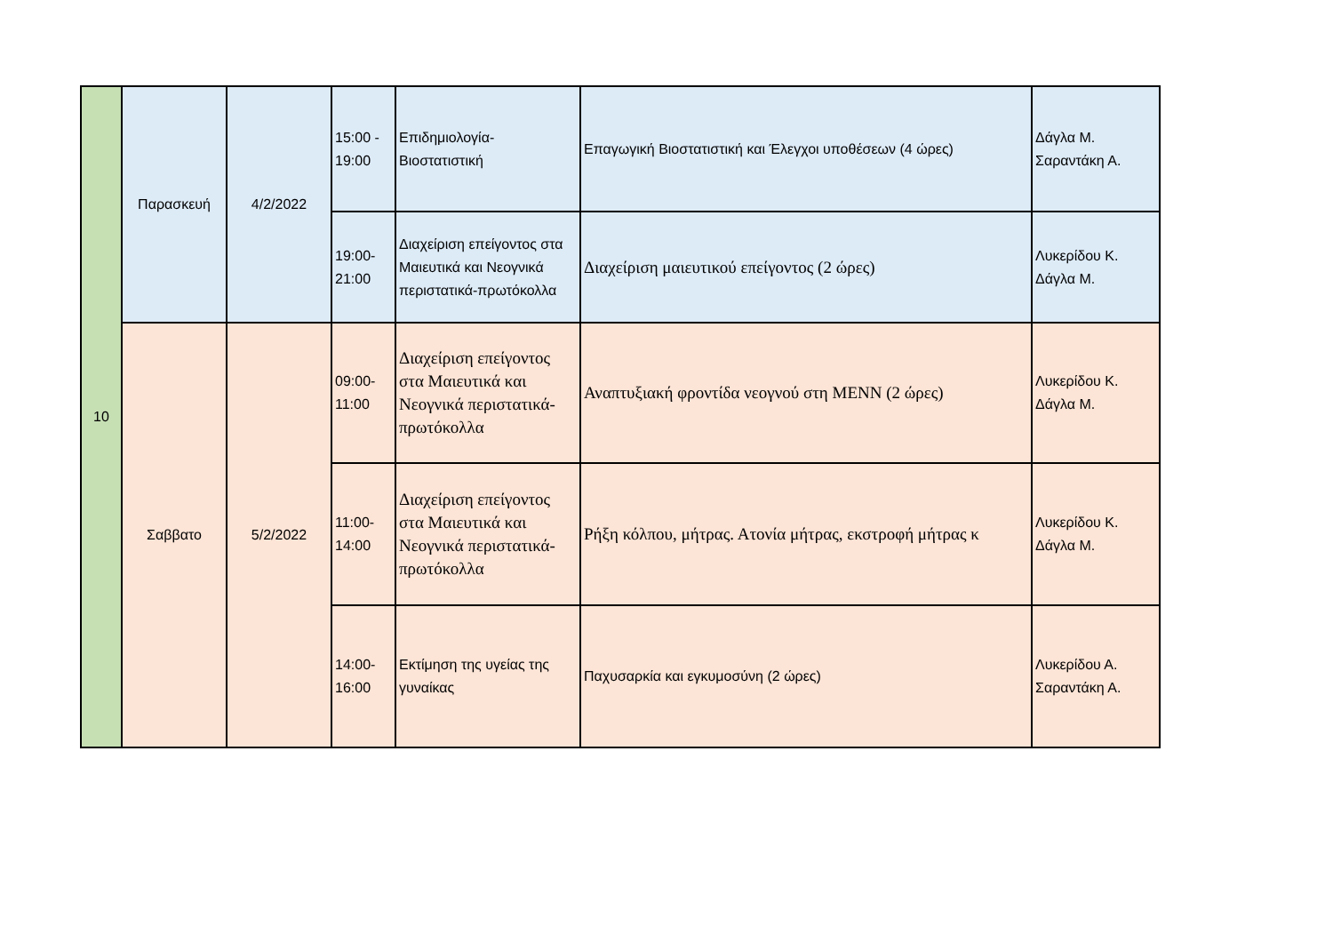| 10 | Παρασκευή | 4/2/2022 | 15:00 - 19:00 | Επιδημιολογία-Βιοστατιστική | Επαγωγική Βιοστατιστική και Έλεγχοι υποθέσεων (4 ώρες) | Δάγλα Μ. Σαραντάκη Α. |
| | | | 19:00-21:00 | Διαχείριση επείγοντος στα Μαιευτικά και Νεογνικά περιστατικά-πρωτόκολλα | Διαχείριση μαιευτικού επείγοντος (2 ώρες) | Λυκερίδου Κ. Δάγλα Μ. |
| | Σαββατο | 5/2/2022 | 09:00-11:00 | Διαχείριση επείγοντος στα Μαιευτικά και Νεογνικά περιστατικά-πρωτόκολλα | Αναπτυξιακή φροντίδα νεογνού στη ΜΕΝΝ (2 ώρες) | Λυκερίδου Κ. Δάγλα Μ. |
| | | | 11:00-14:00 | Διαχείριση επείγοντος στα Μαιευτικά και Νεογνικά περιστατικά-πρωτόκολλα | Ρήξη κόλπου, μήτρας. Ατονία μήτρας, εκστροφή μήτρας κ | Λυκερίδου Κ. Δάγλα Μ. |
| | | | 14:00-16:00 | Εκτίμηση της υγείας της γυναίκας | Παχυσαρκία και εγκυμοσύνη (2 ώρες) | Λυκερίδου Α. Σαραντάκη Α. |